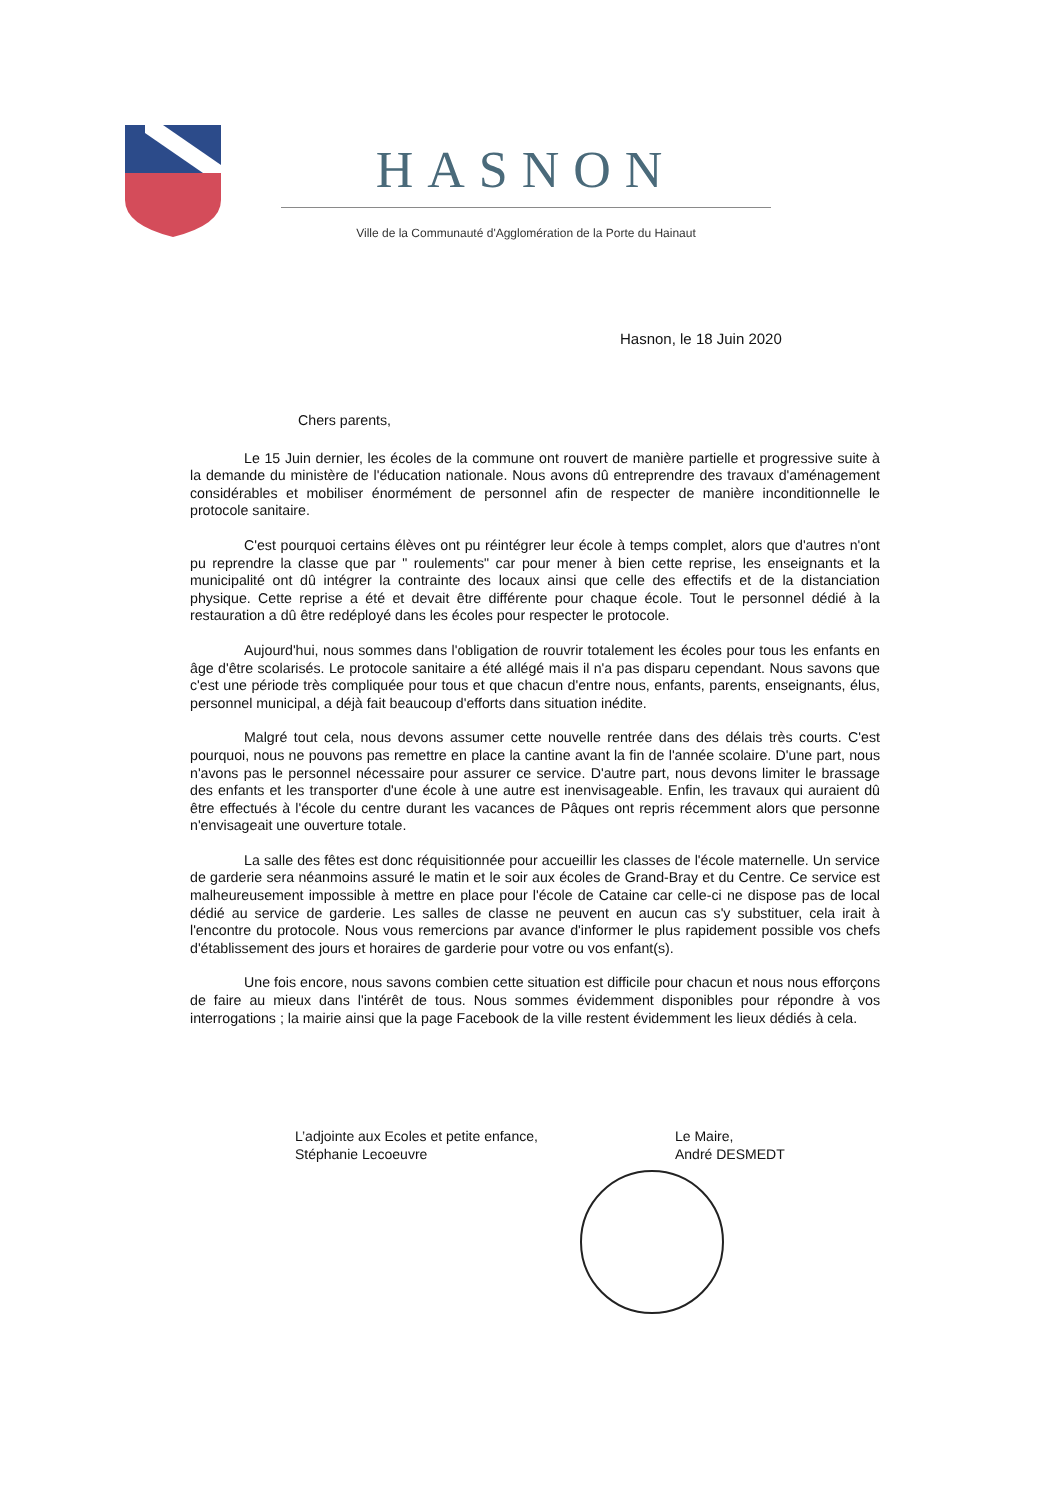HASNON
Ville de la Communauté d'Agglomération de la Porte du Hainaut
Hasnon, le 18 Juin 2020
Chers parents,
Le 15 Juin dernier, les écoles de la commune ont rouvert de manière partielle et progressive suite à la demande du ministère de l'éducation nationale. Nous avons dû entreprendre des travaux d'aménagement considérables et mobiliser énormément de personnel afin de respecter de manière inconditionnelle le protocole sanitaire.
C'est pourquoi certains élèves ont pu réintégrer leur école à temps complet, alors que d'autres n'ont pu reprendre la classe que par " roulements" car pour mener à bien cette reprise, les enseignants et la municipalité ont dû intégrer la contrainte des locaux ainsi que celle des effectifs et de la distanciation physique. Cette reprise a été et devait être différente pour chaque école. Tout le personnel dédié à la restauration a dû être redéployé dans les écoles pour respecter le protocole.
Aujourd'hui, nous sommes dans l'obligation de rouvrir totalement les écoles pour tous les enfants en âge d'être scolarisés. Le protocole sanitaire a été allégé mais il n'a pas disparu cependant. Nous savons que c'est une période très compliquée pour tous et que chacun d'entre nous, enfants, parents, enseignants, élus, personnel municipal, a déjà fait beaucoup d'efforts dans situation inédite.
Malgré tout cela, nous devons assumer cette nouvelle rentrée dans des délais très courts. C'est pourquoi, nous ne pouvons pas remettre en place la cantine avant la fin de l'année scolaire. D'une part, nous n'avons pas le personnel nécessaire pour assurer ce service. D'autre part, nous devons limiter le brassage des enfants et les transporter d'une école à une autre est inenvisageable. Enfin, les travaux qui auraient dû être effectués à l'école du centre durant les vacances de Pâques ont repris récemment alors que personne n'envisageait une ouverture totale.
La salle des fêtes est donc réquisitionnée pour accueillir les classes de l'école maternelle. Un service de garderie sera néanmoins assuré le matin et le soir aux écoles de Grand-Bray et du Centre. Ce service est malheureusement impossible à mettre en place pour l'école de Cataine car celle-ci ne dispose pas de local dédié au service de garderie. Les salles de classe ne peuvent en aucun cas s'y substituer, cela irait à l'encontre du protocole. Nous vous remercions par avance d'informer le plus rapidement possible vos chefs d'établissement des jours et horaires de garderie pour votre ou vos enfant(s).
Une fois encore, nous savons combien cette situation est difficile pour chacun et nous nous efforçons de faire au mieux dans l'intérêt de tous. Nous sommes évidemment disponibles pour répondre à vos interrogations ; la mairie ainsi que la page Facebook de la ville restent évidemment les lieux dédiés à cela.
L’adjointe aux Ecoles et petite enfance,
Stéphanie Lecoeuvre
Le Maire,
André DESMEDT